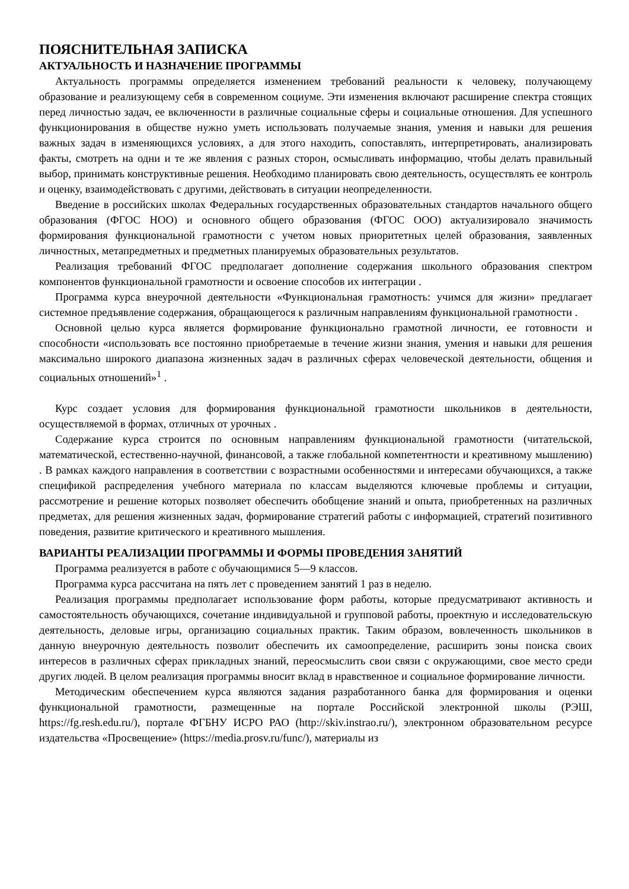ПОЯСНИТЕЛЬНАЯ ЗАПИСКА
АКТУАЛЬНОСТЬ И НАЗНАЧЕНИЕ ПРОГРАММЫ
Актуальность программы определяется изменением требований реальности к человеку, получающему образование и реализующему себя в современном социуме. Эти изменения включают расширение спектра стоящих перед личностью задач, ее включенности в различные социальные сферы и социальные отношения. Для успешного функционирования в обществе нужно уметь использовать получаемые знания, умения и навыки для решения важных задач в изменяющихся условиях, а для этого находить, сопоставлять, интерпретировать, анализировать факты, смотреть на одни и те же явления с разных сторон, осмысливать информацию, чтобы делать правильный выбор, принимать конструктивные решения. Необходимо планировать свою деятельность, осуществлять ее контроль и оценку, взаимодействовать с другими, действовать в ситуации неопределенности.
Введение в российских школах Федеральных государственных образовательных стандартов начального общего образования (ФГОС НОО) и основного общего образования (ФГОС ООО) актуализировало значимость формирования функциональной грамотности с учетом новых приоритетных целей образования, заявленных личностных, метапредметных и предметных планируемых образовательных результатов.
Реализация требований ФГОС предполагает дополнение содержания школьного образования спектром компонентов функциональной грамотности и освоение способов их интеграции .
Программа курса внеурочной деятельности «Функциональная грамотность: учимся для жизни» предлагает системное предъявление содержания, обращающегося к различным направлениям функциональной грамотности .
Основной целью курса является формирование функционально грамотной личности, ее готовности и способности «использовать все постоянно приобретаемые в течение жизни знания, умения и навыки для решения максимально широкого диапазона жизненных задач в различных сферах человеческой деятельности, общения и социальных отношений»<sup>1</sup> .
Курс создает условия для формирования функциональной грамотности школьников в деятельности, осуществляемой в формах, отличных от урочных .
Содержание курса строится по основным направлениям функциональной грамотности (читательской, математической, естественно-научной, финансовой, а также глобальной компетентности и креативному мышлению) . В рамках каждого направления в соответствии с возрастными особенностями и интересами обучающихся, а также спецификой распределения учебного материала по классам выделяются ключевые проблемы и ситуации, рассмотрение и решение которых позволяет обеспечить обобщение знаний и опыта, приобретенных на различных предметах, для решения жизненных задач, формирование стратегий работы с информацией, стратегий позитивного поведения, развитие критического и креативного мышления.
ВАРИАНТЫ РЕАЛИЗАЦИИ ПРОГРАММЫ И ФОРМЫ ПРОВЕДЕНИЯ ЗАНЯТИЙ
Программа реализуется в работе с обучающимися 5—9 классов.
Программа курса рассчитана на пять лет с проведением занятий 1 раз в неделю.
Реализация программы предполагает использование форм работы, которые предусматривают активность и самостоятельность обучающихся, сочетание индивидуальной и групповой работы, проектную и исследовательскую деятельность, деловые игры, организацию социальных практик. Таким образом, вовлеченность школьников в данную внеурочную деятельность позволит обеспечить их самоопределение, расширить зоны поиска своих интересов в различных сферах прикладных знаний, переосмыслить свои связи с окружающими, свое место среди других людей. В целом реализация программы вносит вклад в нравственное и социальное формирование личности.
Методическим обеспечением курса являются задания разработанного банка для формирования и оценки функциональной грамотности, размещенные на портале Российской электронной школы (РЭШ, https://fg.resh.edu.ru/), портале ФГБНУ ИСРО РАО (http://skiv.instrao.ru/), электронном образовательном ресурсе издательства «Просвещение» (https://media.prosv.ru/func/), материалы из